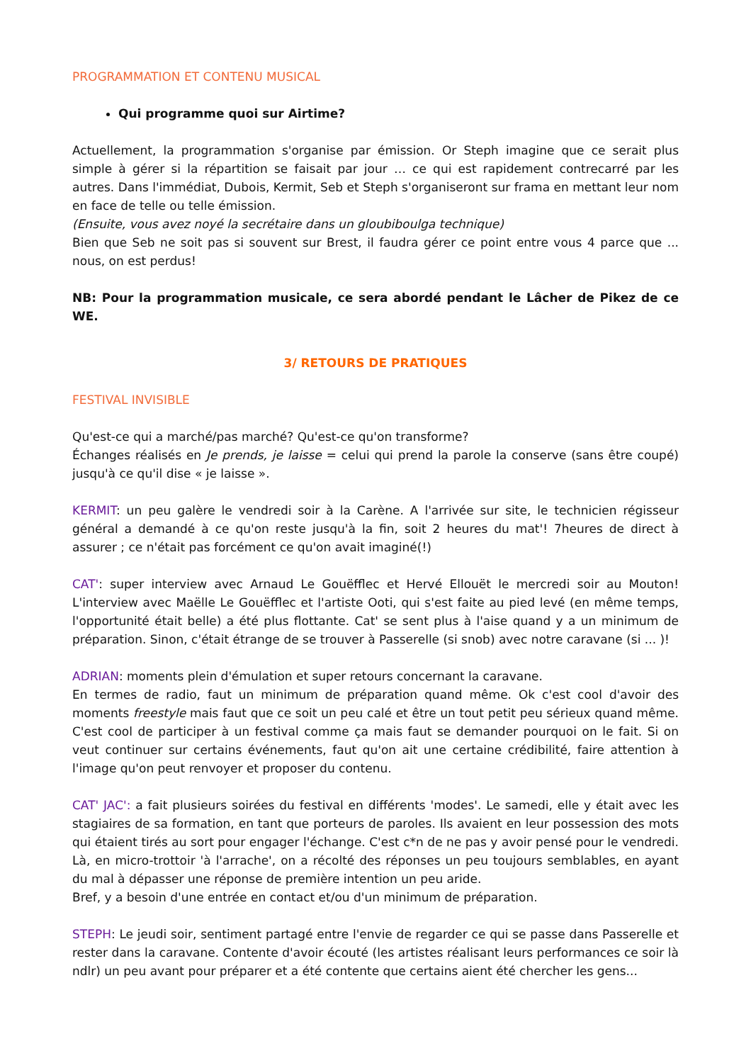PROGRAMMATION ET CONTENU MUSICAL
Qui programme quoi sur Airtime?
Actuellement, la programmation s'organise par émission. Or Steph imagine que ce serait plus simple à gérer si la répartition se faisait par jour … ce qui est rapidement contrecarré par les autres. Dans l'immédiat, Dubois, Kermit, Seb et Steph s'organiseront sur frama en mettant leur nom en face de telle ou telle émission.
(Ensuite, vous avez noyé la secrétaire dans un gloubiboulga technique)
Bien que Seb ne soit pas si souvent sur Brest, il faudra gérer ce point entre vous 4 parce que ... nous, on est perdus!
NB: Pour la programmation musicale, ce sera abordé pendant le Lâcher de Pikez de ce WE.
3/ RETOURS DE PRATIQUES
FESTIVAL INVISIBLE
Qu'est-ce qui a marché/pas marché? Qu'est-ce qu'on transforme?
Échanges réalisés en Je prends, je laisse = celui qui prend la parole la conserve (sans être coupé) jusqu'à ce qu'il dise « je laisse ».
KERMIT: un peu galère le vendredi soir à la Carène. A l'arrivée sur site, le technicien régisseur général a demandé à ce qu'on reste jusqu'à la fin, soit 2 heures du mat'! 7heures de direct à assurer ; ce n'était pas forcément ce qu'on avait imaginé(!)
CAT': super interview avec Arnaud Le Gouëfflec et Hervé Ellouët le mercredi soir au Mouton! L'interview avec Maëlle Le Gouëfflec et l'artiste Ooti, qui s'est faite au pied levé (en même temps, l'opportunité était belle) a été plus flottante. Cat' se sent plus à l'aise quand y a un minimum de préparation. Sinon, c'était étrange de se trouver à Passerelle (si snob) avec notre caravane (si ... )!
ADRIAN: moments plein d'émulation et super retours concernant la caravane.
En termes de radio, faut un minimum de préparation quand même. Ok c'est cool d'avoir des moments freestyle mais faut que ce soit un peu calé et être un tout petit peu sérieux quand même. C'est cool de participer à un festival comme ça mais faut se demander pourquoi on le fait. Si on veut continuer sur certains événements, faut qu'on ait une certaine crédibilité, faire attention à l'image qu'on peut renvoyer et proposer du contenu.
CAT' JAC': a fait plusieurs soirées du festival en différents 'modes'. Le samedi, elle y était avec les stagiaires de sa formation, en tant que porteurs de paroles. Ils avaient en leur possession des mots qui étaient tirés au sort pour engager l'échange. C'est c*n de ne pas y avoir pensé pour le vendredi. Là, en micro-trottoir 'à l'arrache', on a récolté des réponses un peu toujours semblables, en ayant du mal à dépasser une réponse de première intention un peu aride.
Bref, y a besoin d'une entrée en contact et/ou d'un minimum de préparation.
STEPH: Le jeudi soir, sentiment partagé entre l'envie de regarder ce qui se passe dans Passerelle et rester dans la caravane. Contente d'avoir écouté (les artistes réalisant leurs performances ce soir là ndlr) un peu avant pour préparer et a été contente que certains aient été chercher les gens...